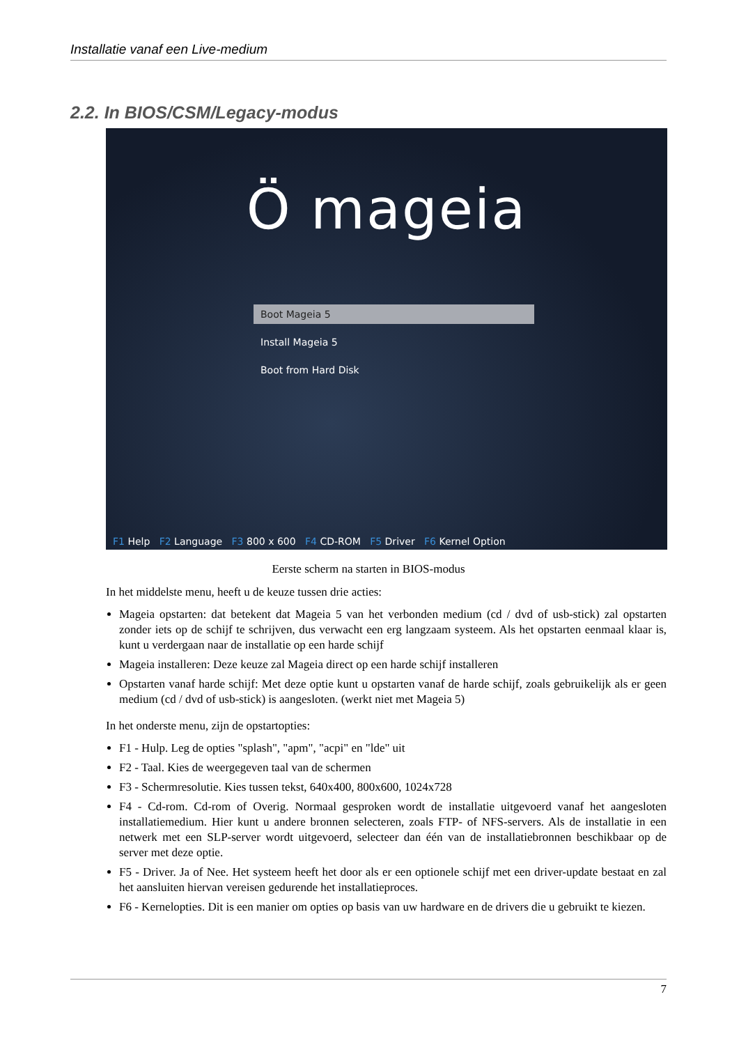Installatie vanaf een Live-medium
2.2. In BIOS/CSM/Legacy-modus
Ö mageia
Boot Mageia 5
Install Mageia 5
Boot from Hard Disk
F1 Help F2 Language F3 800 x 600 F4 CD-ROM F5 Driver F6 Kernel Option
Eerste scherm na starten in BIOS-modus
In het middelste menu, heeft u de keuze tussen drie acties:
Mageia opstarten: dat betekent dat Mageia 5 van het verbonden medium (cd / dvd of usb-stick) zal opstarten zonder iets op de schijf te schrijven, dus verwacht een erg langzaam systeem. Als het opstarten eenmaal klaar is, kunt u verdergaan naar de installatie op een harde schijf
Mageia installeren: Deze keuze zal Mageia direct op een harde schijf installeren
Opstarten vanaf harde schijf: Met deze optie kunt u opstarten vanaf de harde schijf, zoals gebruikelijk als er geen medium (cd / dvd of usb-stick) is aangesloten. (werkt niet met Mageia 5)
In het onderste menu, zijn de opstartopties:
F1 - Hulp. Leg de opties "splash", "apm", "acpi" en "lde" uit
F2 - Taal. Kies de weergegeven taal van de schermen
F3 - Schermresolutie. Kies tussen tekst, 640x400, 800x600, 1024x728
F4 - Cd-rom. Cd-rom of Overig. Normaal gesproken wordt de installatie uitgevoerd vanaf het aangesloten installatiemedium. Hier kunt u andere bronnen selecteren, zoals FTP- of NFS-servers. Als de installatie in een netwerk met een SLP-server wordt uitgevoerd, selecteer dan één van de installatiebronnen beschikbaar op de server met deze optie.
F5 - Driver. Ja of Nee. Het systeem heeft het door als er een optionele schijf met een driver-update bestaat en zal het aansluiten hiervan vereisen gedurende het installatieproces.
F6 - Kernelopties. Dit is een manier om opties op basis van uw hardware en de drivers die u gebruikt te kiezen.
7